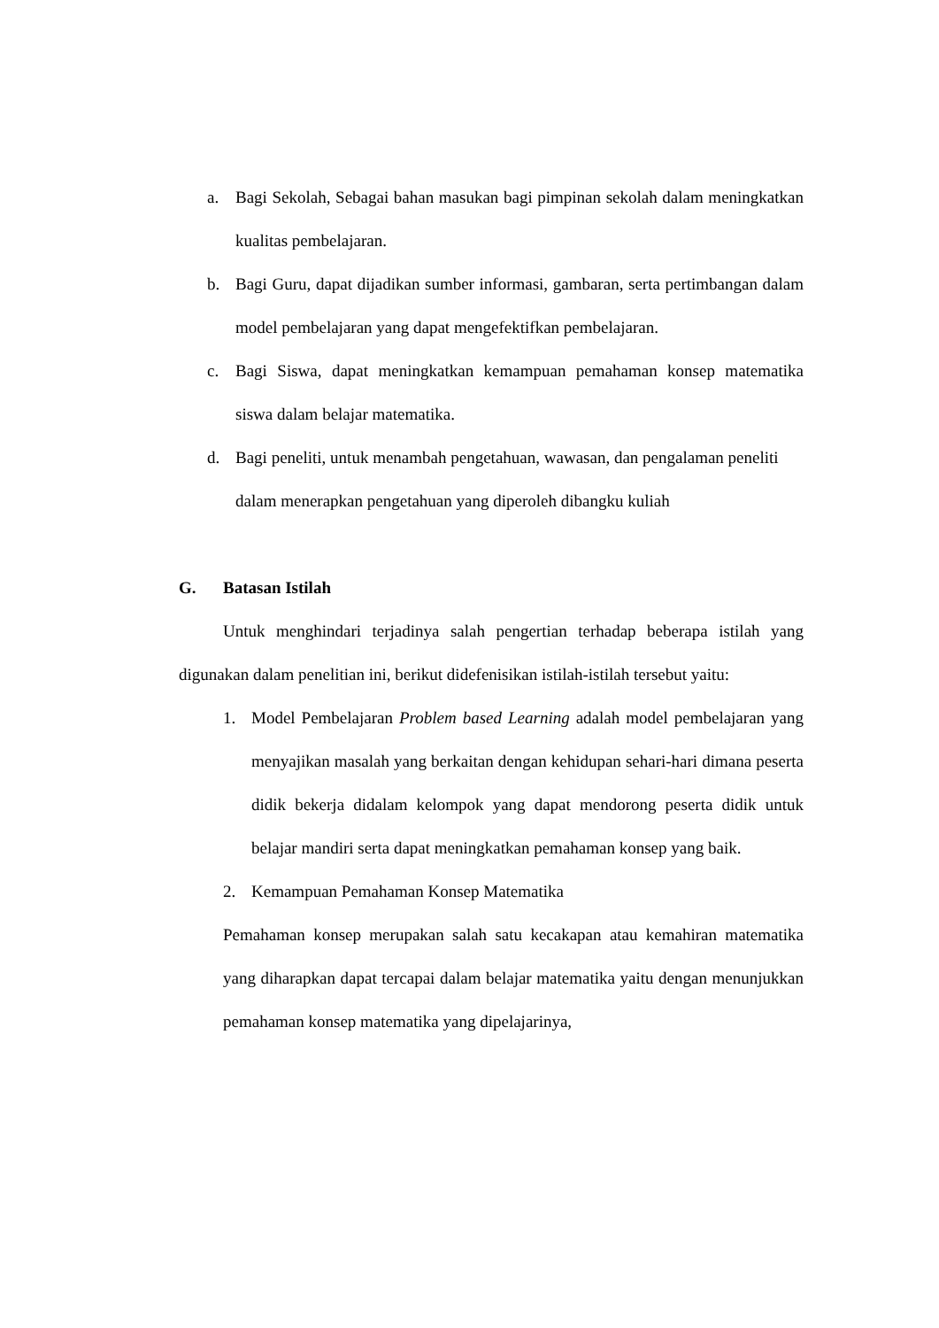a. Bagi Sekolah, Sebagai bahan masukan bagi pimpinan sekolah dalam meningkatkan kualitas pembelajaran.
b. Bagi Guru, dapat dijadikan sumber informasi, gambaran, serta pertimbangan dalam model pembelajaran yang dapat mengefektifkan pembelajaran.
c. Bagi Siswa, dapat meningkatkan kemampuan pemahaman konsep matematika siswa dalam belajar matematika.
d. Bagi peneliti, untuk menambah pengetahuan, wawasan, dan pengalaman peneliti dalam menerapkan pengetahuan yang diperoleh dibangku kuliah
G. Batasan Istilah
Untuk menghindari terjadinya salah pengertian terhadap beberapa istilah yang digunakan dalam penelitian ini, berikut didefenisikan istilah-istilah tersebut yaitu:
1. Model Pembelajaran Problem based Learning adalah model pembelajaran yang menyajikan masalah yang berkaitan dengan kehidupan sehari-hari dimana peserta didik bekerja didalam kelompok yang dapat mendorong peserta didik untuk belajar mandiri serta dapat meningkatkan pemahaman konsep yang baik.
2. Kemampuan Pemahaman Konsep Matematika
Pemahaman konsep merupakan salah satu kecakapan atau kemahiran matematika yang diharapkan dapat tercapai dalam belajar matematika yaitu dengan menunjukkan pemahaman konsep matematika yang dipelajarinya,